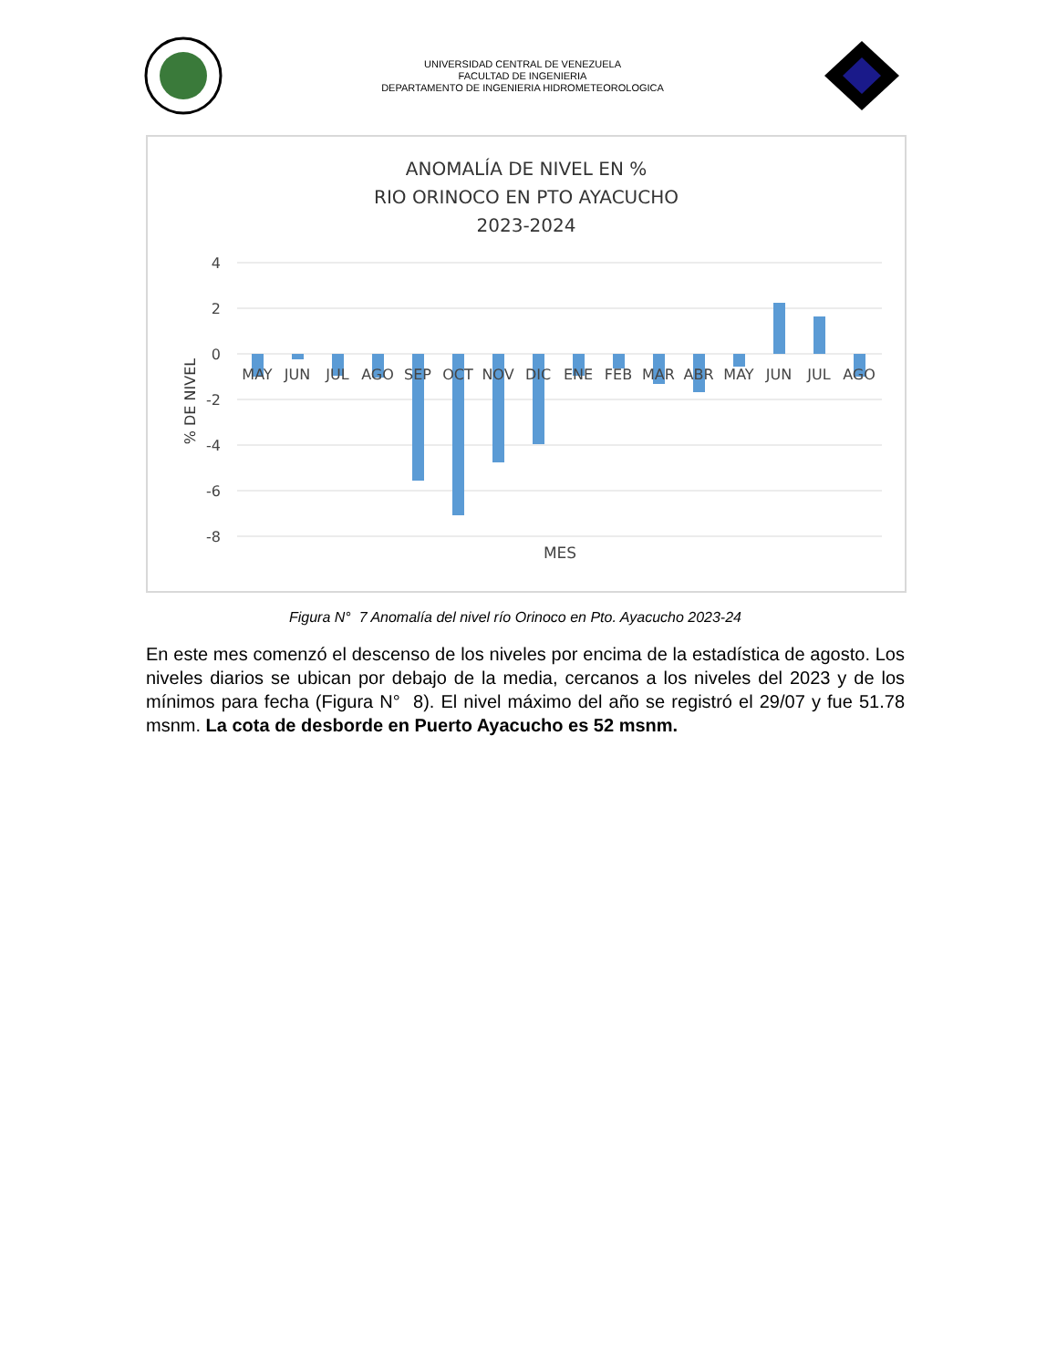UNIVERSIDAD CENTRAL DE VENEZUELA
FACULTAD DE INGENIERIA
DEPARTAMENTO DE INGENIERIA HIDROMETEOROLOGICA
ANOMALÍA DE NIVEL EN %
RIO ORINOCO EN PTO AYACUCHO
2023-2024
4
2
0
-2
-4
-6
-8
% DE NIVEL
MAY
JUN
JUL
AGO
SEP
OCT
NOV
DIC
ENE
FEB
MAR
ABR
MAY
JUN
JUL
AGO
MES
Figura N° 7 Anomalía del nivel río Orinoco en Pto. Ayacucho 2023-24
En este mes comenzó el descenso de los niveles por encima de la estadística de agosto. Los niveles diarios se ubican por debajo de la media, cercanos a los niveles del 2023 y de los mínimos para fecha (Figura N° 8). El nivel máximo del año se registró el 29/07 y fue 51.78 msnm. La cota de desborde en Puerto Ayacucho es 52 msnm.